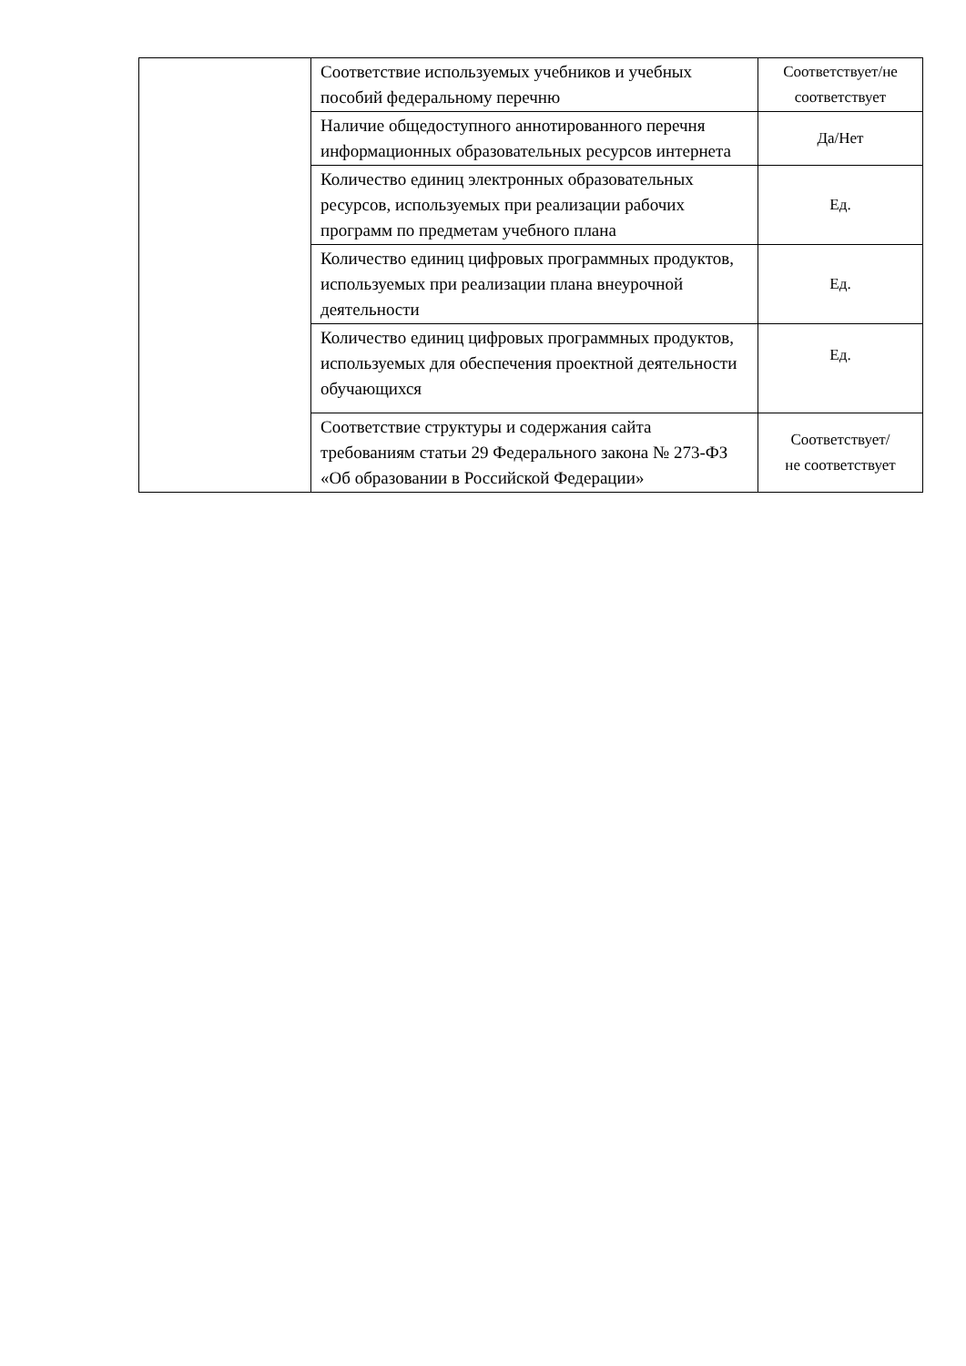| | Соответствие используемых учебников и учебных пособий федеральному перечню | Соответствует/не соответствует |
| | Наличие общедоступного аннотированного перечня информационных образовательных ресурсов интернета | Да/Нет |
| | Количество единиц электронных образовательных ресурсов, используемых при реализации рабочих программ по предметам учебного плана | Ед. |
| | Количество единиц цифровых программных продуктов, используемых при реализации плана внеурочной деятельности | Ед. |
| | Количество единиц цифровых программных продуктов, используемых для обеспечения проектной деятельности обучающихся | Ед. |
| | Соответствие структуры и содержания сайта требованиям статьи 29 Федерального закона № 273-ФЗ «Об образовании в Российской Федерации» | Соответствует/ не соответствует |